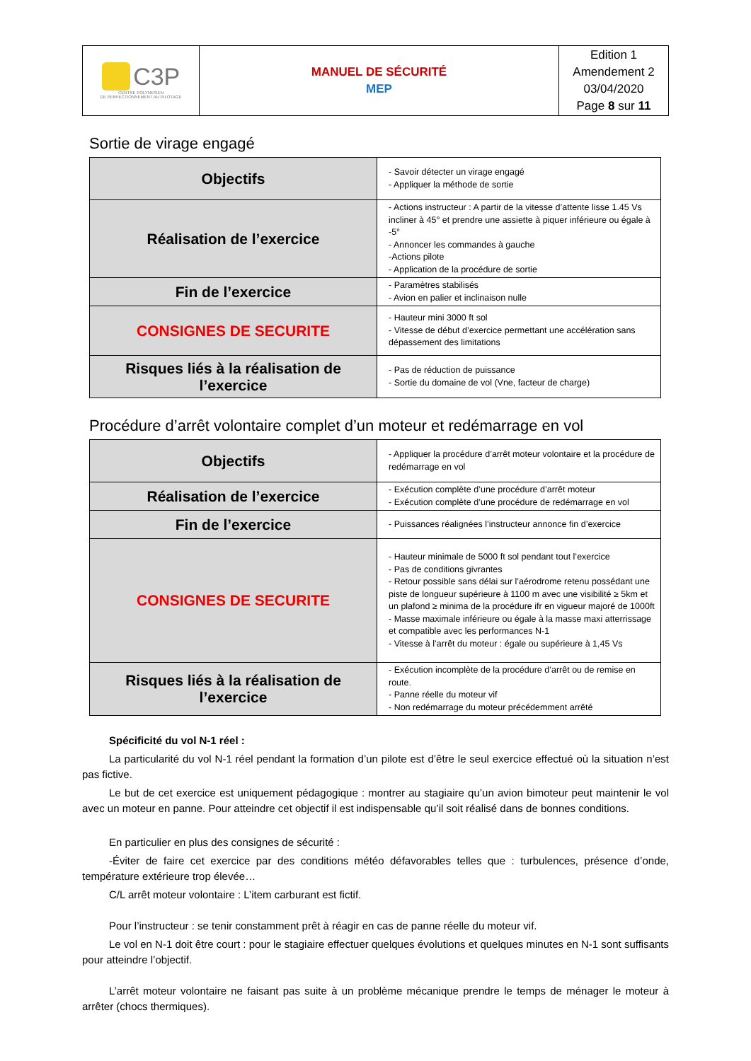| C3P CENTRE POLYNESIEN DE PERFECTIONNEMENT AU PILOTAGE | MANUEL DE SÉCURITÉ MEP | Edition 1 Amendement 2 03/04/2020 Page 8 sur 11 |
Sortie de virage engagé
| Objectifs | - Savoir détecter un virage engagé - Appliquer la méthode de sortie |
| Réalisation de l’exercice | - Actions instructeur : A partir de la vitesse d’attente lisse 1.45 Vs incliner à 45° et prendre une assiette à piquer inférieure ou égale à -5° - Annoncer les commandes à gauche -Actions pilote - Application de la procédure de sortie |
| Fin de l’exercice | - Paramètres stabilisés - Avion en palier et inclinaison nulle |
| CONSIGNES DE SECURITE | - Hauteur mini 3000 ft sol - Vitesse de début d’exercice permettant une accélération sans dépassement des limitations |
| Risques liés à la réalisation de l’exercice | - Pas de réduction de puissance - Sortie du domaine de vol (Vne, facteur de charge) |
Procédure d’arrêt volontaire complet d’un moteur et redémarrage en vol
| Objectifs | - Appliquer la procédure d’arrêt moteur volontaire et la procédure de redémarrage en vol |
| Réalisation de l’exercice | - Exécution complète d’une procédure d’arrêt moteur - Exécution complète d’une procédure de redémarrage en vol |
| Fin de l’exercice | - Puissances réalignées l’instructeur annonce fin d’exercice |
| CONSIGNES DE SECURITE | - Hauteur minimale de 5000 ft sol pendant tout l’exercice - Pas de conditions givrantes - Retour possible sans délai sur l’aérodrome retenu possédant une piste de longueur supérieure à 1100 m avec une visibilité ≥ 5km et un plafond ≥ minima de la procédure ifr en vigueur majoré de 1000ft - Masse maximale inférieure ou égale à la masse maxi atterrissage et compatible avec les performances N-1 - Vitesse à l’arrêt du moteur : égale ou supérieure à 1,45 Vs |
| Risques liés à la réalisation de l’exercice | - Exécution incomplète de la procédure d’arrêt ou de remise en route. - Panne réelle du moteur vif - Non redémarrage du moteur précédemment arrêté |
Spécificité du vol N-1 réel :
La particularité du vol N-1 réel pendant la formation d’un pilote est d’être le seul exercice effectué où la situation n’est pas fictive.
Le but de cet exercice est uniquement pédagogique : montrer au stagiaire qu’un avion bimoteur peut maintenir le vol avec un moteur en panne. Pour atteindre cet objectif il est indispensable qu’il soit réalisé dans de bonnes conditions.
En particulier en plus des consignes de sécurité :
-Éviter de faire cet exercice par des conditions météo défavorables telles que : turbulences, présence d’onde, température extérieure trop élevée…
C/L arrêt moteur volontaire : L’item carburant est fictif.
Pour l’instructeur : se tenir constamment prêt à réagir en cas de panne réelle du moteur vif.
Le vol en N-1 doit être court : pour le stagiaire effectuer quelques évolutions et quelques minutes en N-1 sont suffisants pour atteindre l’objectif.
L’arrêt moteur volontaire ne faisant pas suite à un problème mécanique prendre le temps de ménager le moteur à arrêter (chocs thermiques).